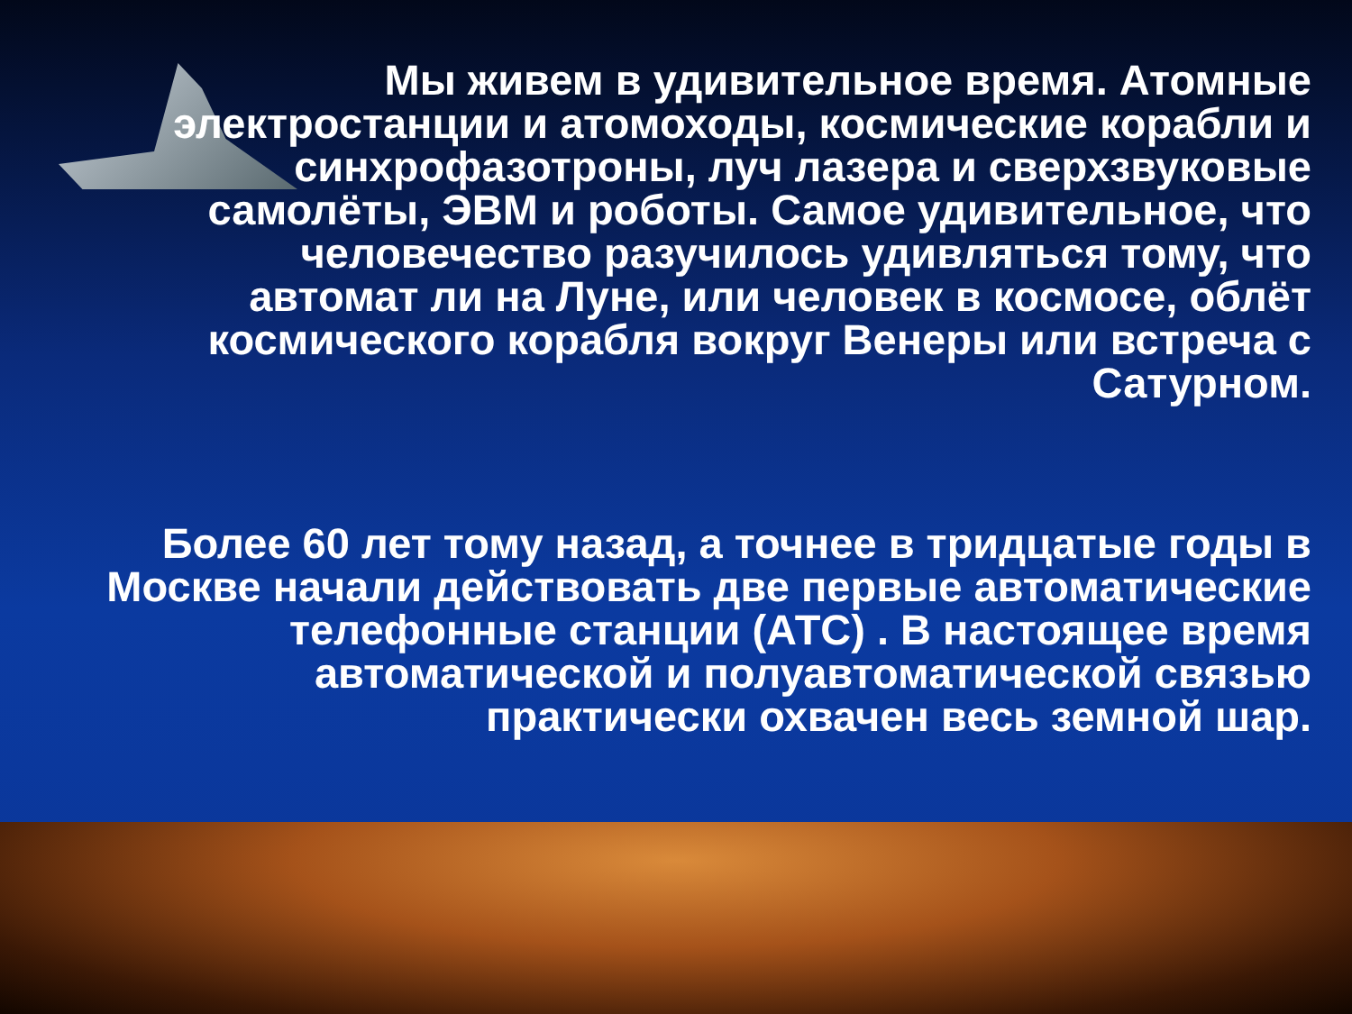Мы живем в удивительное время. Атомные электростанции и атомоходы, космические корабли и синхрофазотроны, луч лазера и сверхзвуковые самолёты, ЭВМ и роботы. Самое удивительное, что человечество разучилось удивляться тому, что автомат ли на Луне, или человек в космосе, облёт космического корабля вокруг Венеры или встреча с Сатурном.
Более 60 лет тому назад, а точнее в тридцатые годы в Москве начали действовать две первые автоматические телефонные станции (АТС) . В настоящее время автоматической и полуавтоматической связью практически охвачен весь земной шар.